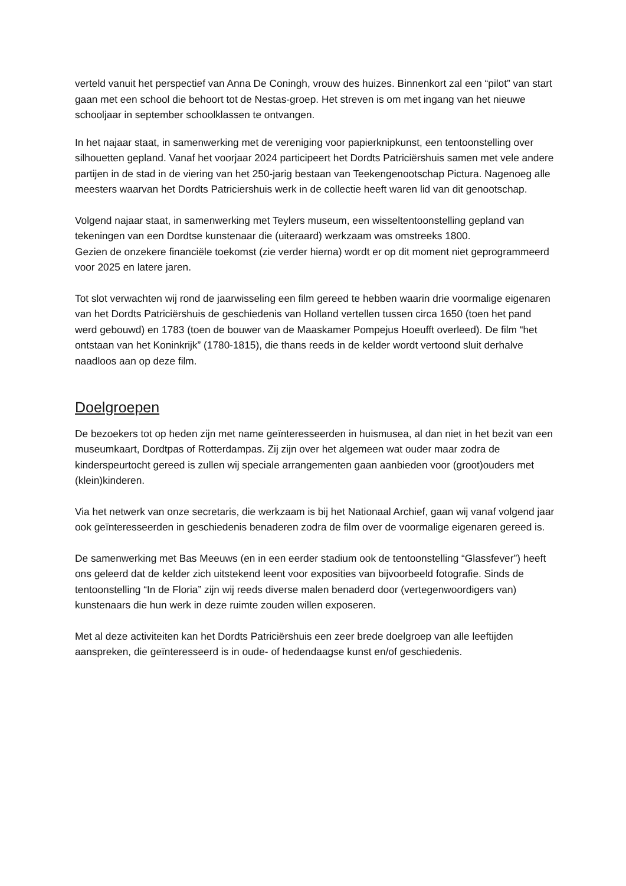verteld vanuit het perspectief van Anna De Coningh, vrouw des huizes. Binnenkort zal een “pilot” van start gaan met een school die behoort tot de Nestas-groep. Het streven is om met ingang van het nieuwe schooljaar in september schoolklassen te ontvangen.
In het najaar staat, in samenwerking met de vereniging voor papierknipkunst, een tentoonstelling over silhouetten gepland. Vanaf het voorjaar 2024 participeert het Dordts Patriciërshuis samen met vele andere partijen in de stad in de viering van het 250-jarig bestaan van Teekengenootschap Pictura. Nagenoeg alle meesters waarvan het Dordts Patriciershuis werk in de collectie heeft waren lid van dit genootschap.
Volgend najaar staat, in samenwerking met Teylers museum, een wisseltentoonstelling gepland van tekeningen van een Dordtse kunstenaar die (uiteraard) werkzaam was omstreeks 1800.
Gezien de onzekere financiële toekomst (zie verder hierna) wordt er op dit moment niet geprogrammeerd voor 2025 en latere jaren.
Tot slot verwachten wij rond de jaarwisseling een film gereed te hebben waarin drie voormalige eigenaren van het Dordts Patriciërshuis de geschiedenis van Holland vertellen tussen circa 1650 (toen het pand werd gebouwd) en 1783 (toen de bouwer van de Maaskamer Pompejus Hoeufft overleed). De film “het ontstaan van het Koninkrijk” (1780-1815), die thans reeds in de kelder wordt vertoond sluit derhalve naadloos aan op deze film.
Doelgroepen
De bezoekers tot op heden zijn met name geïnteresseerden in huismusea, al dan niet in het bezit van een museumkaart, Dordtpas of Rotterdampas. Zij zijn over het algemeen wat ouder maar zodra de kinderspeurtocht gereed is zullen wij speciale arrangementen gaan aanbieden voor (groot)ouders met (klein)kinderen.
Via het netwerk van onze secretaris, die werkzaam is bij het Nationaal Archief, gaan wij vanaf volgend jaar ook geïnteresseerden in geschiedenis benaderen zodra de film over de voormalige eigenaren gereed is.
De samenwerking met Bas Meeuws (en in een eerder stadium ook de tentoonstelling “Glassfever”) heeft ons geleerd dat de kelder zich uitstekend leent voor exposities van bijvoorbeeld fotografie. Sinds de tentoonstelling “In de Floria” zijn wij reeds diverse malen benaderd door (vertegenwoordigers van) kunstenaars die hun werk in deze ruimte zouden willen exposeren.
Met al deze activiteiten kan het Dordts Patriciërshuis een zeer brede doelgroep van alle leeftijden aanspreken, die geïnteresseerd is in oude- of hedendaagse kunst en/of geschiedenis.